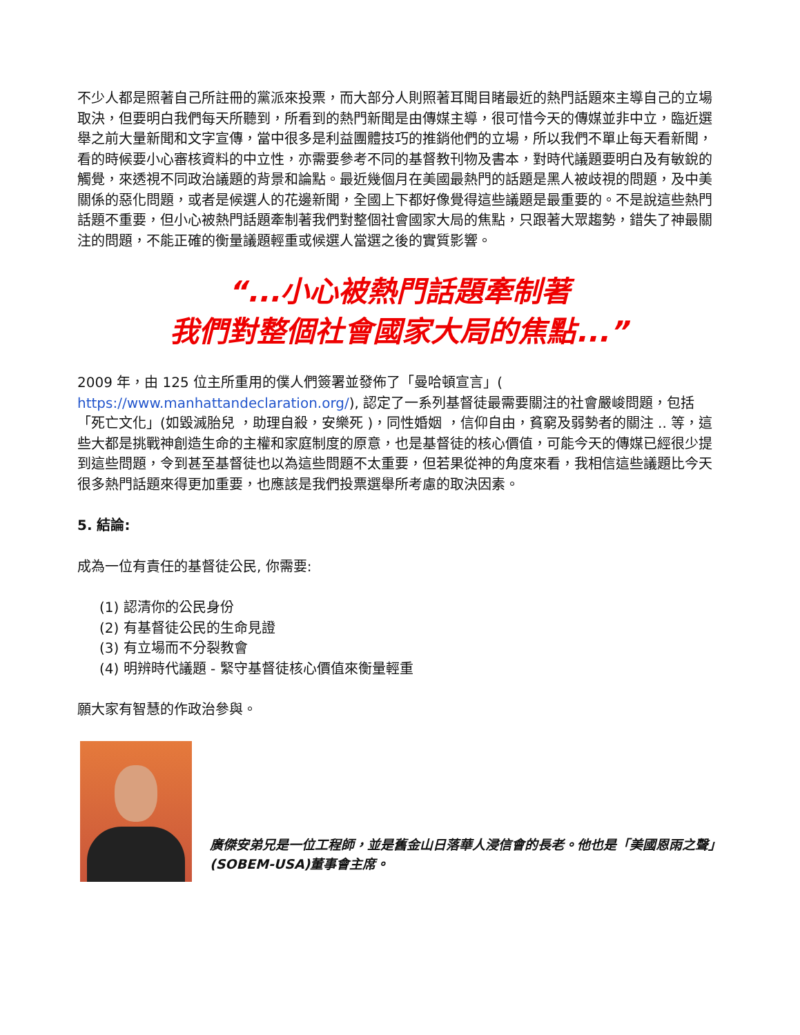不少人都是照著自己所註冊的黨派來投票，而大部分人則照著耳聞目睹最近的熱門話題來主導自己的立場取決，但要明白我們每天所聽到，所看到的熱門新聞是由傳媒主導，很可惜今天的傳媒並非中立，臨近選舉之前大量新聞和文字宣傳，當中很多是利益團體技巧的推銷他們的立場，所以我們不單止每天看新聞，看的時候要小心審核資料的中立性，亦需要參考不同的基督教刊物及書本，對時代議題要明白及有敏銳的觸覺，來透視不同政治議題的背景和論點。最近幾個月在美國最熱門的話題是黑人被歧視的問題，及中美關係的惡化問題，或者是候選人的花邊新聞，全國上下都好像覺得這些議題是最重要的。不是說這些熱門話題不重要，但小心被熱門話題牽制著我們對整個社會國家大局的焦點，只跟著大眾趨勢，錯失了神最關注的問題，不能正確的衡量議題輕重或候選人當選之後的實質影響。
“...小心被熱門話題牽制著
我們對整個社會國家大局的焦點...”
2009 年，由 125 位主所重用的僕人們簽署並發佈了「曼哈頓宣言」( https://www.manhattandeclaration.org/), 認定了一系列基督徒最需要關注的社會嚴峻問題，包括 「死亡文化」(如毀滅胎兒 ，助理自殺，安樂死 )，同性婚姻 ，信仰自由，貧窮及弱勢者的關注 .. 等，這些大都是挑戰神創造生命的主權和家庭制度的原意，也是基督徒的核心價值，可能今天的傳媒已經很少提到這些問題，令到甚至基督徒也以為這些問題不太重要，但若果從神的角度來看，我相信這些議題比今天很多熱門話題來得更加重要，也應該是我們投票選舉所考慮的取決因素。
5. 結論:
成為一位有責任的基督徒公民, 你需要:
(1) 認清你的公民身份
(2) 有基督徒公民的生命見證
(3) 有立場而不分裂教會
(4) 明辨時代議題 - 緊守基督徒核心價值來衡量輕重
願大家有智慧的作政治參與。
廣傑安弟兄是一位工程師，並是舊金山日落華人浸信會的長老。他也是「美國恩雨之聲」(SOBEM-USA)董事會主席。